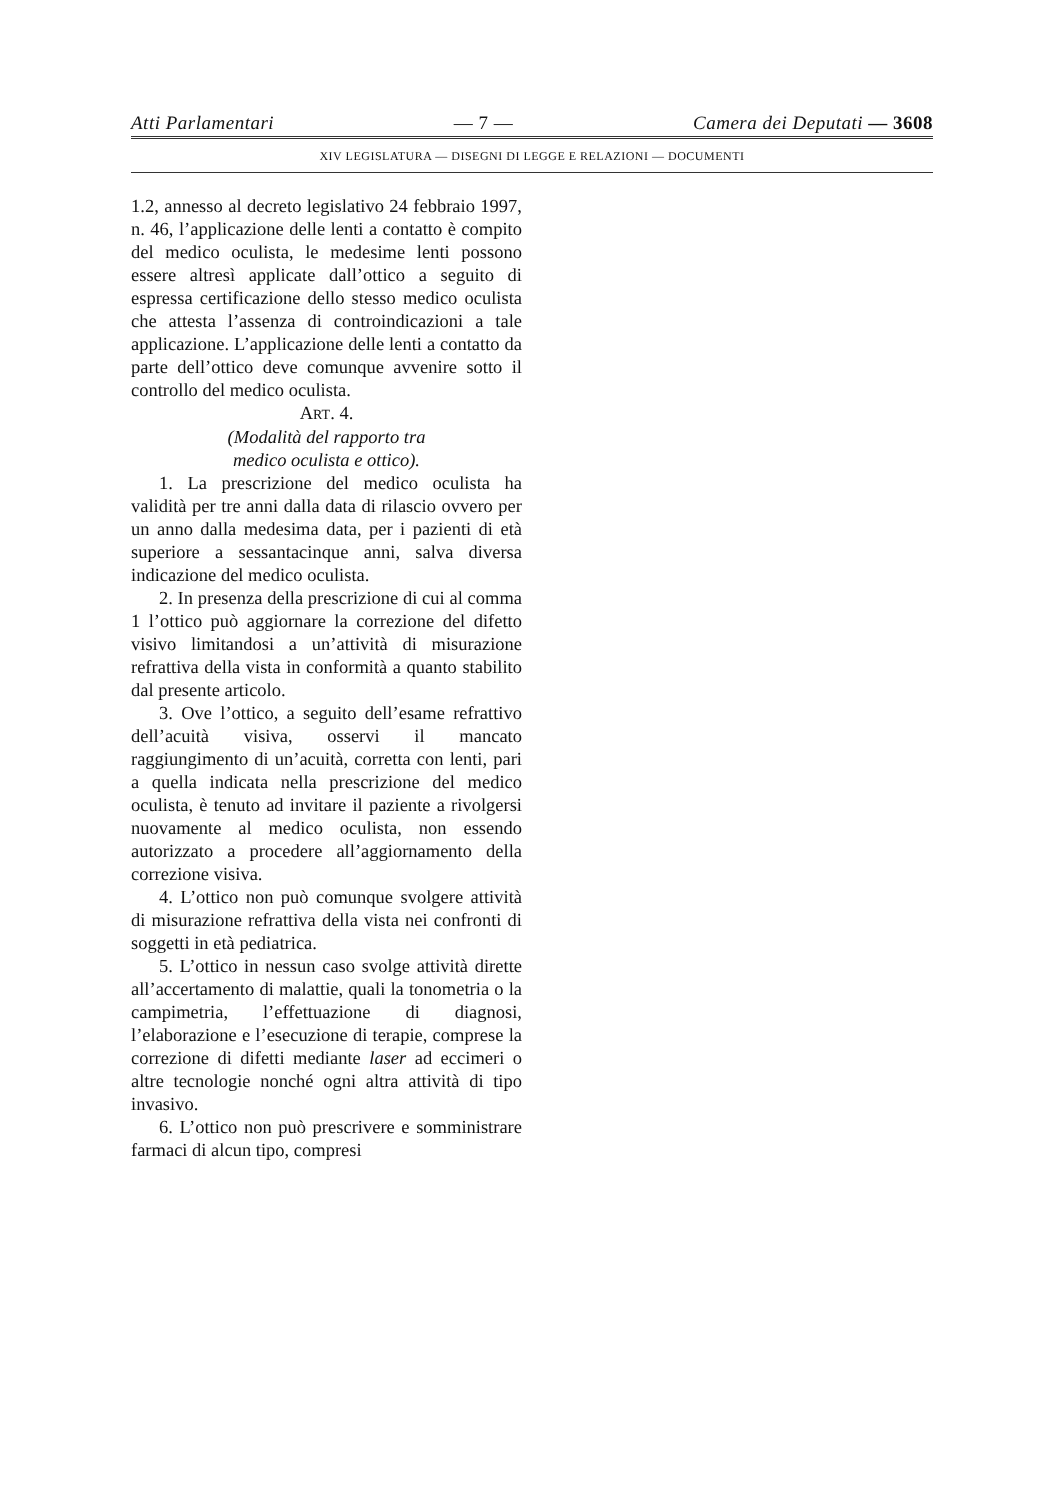Atti Parlamentari — 7 — Camera dei Deputati — 3608
XIV LEGISLATURA — DISEGNI DI LEGGE E RELAZIONI — DOCUMENTI
1.2, annesso al decreto legislativo 24 febbraio 1997, n. 46, l’applicazione delle lenti a contatto è compito del medico oculista, le medesime lenti possono essere altresì applicate dall’ottico a seguito di espressa certificazione dello stesso medico oculista che attesta l’assenza di controindicazioni a tale applicazione. L’applicazione delle lenti a contatto da parte dell’ottico deve comunque avvenire sotto il controllo del medico oculista.
ART. 4.
(Modalità del rapporto tra
medico oculista e ottico).
1. La prescrizione del medico oculista ha validità per tre anni dalla data di rilascio ovvero per un anno dalla medesima data, per i pazienti di età superiore a sessantacinque anni, salva diversa indicazione del medico oculista.
2. In presenza della prescrizione di cui al comma 1 l’ottico può aggiornare la correzione del difetto visivo limitandosi a un’attività di misurazione refrattiva della vista in conformità a quanto stabilito dal presente articolo.
3. Ove l’ottico, a seguito dell’esame refrattivo dell’acuità visiva, osservi il mancato raggiungimento di un’acuità, corretta con lenti, pari a quella indicata nella prescrizione del medico oculista, è tenuto ad invitare il paziente a rivolgersi nuovamente al medico oculista, non essendo autorizzato a procedere all’aggiornamento della correzione visiva.
4. L’ottico non può comunque svolgere attività di misurazione refrattiva della vista nei confronti di soggetti in età pediatrica.
5. L’ottico in nessun caso svolge attività dirette all’accertamento di malattie, quali la tonometria o la campimetria, l’effettuazione di diagnosi, l’elaborazione e l’esecuzione di terapie, comprese la correzione di difetti mediante laser ad eccimeri o altre tecnologie nonché ogni altra attività di tipo invasivo.
6. L’ottico non può prescrivere e somministrare farmaci di alcun tipo, compresi